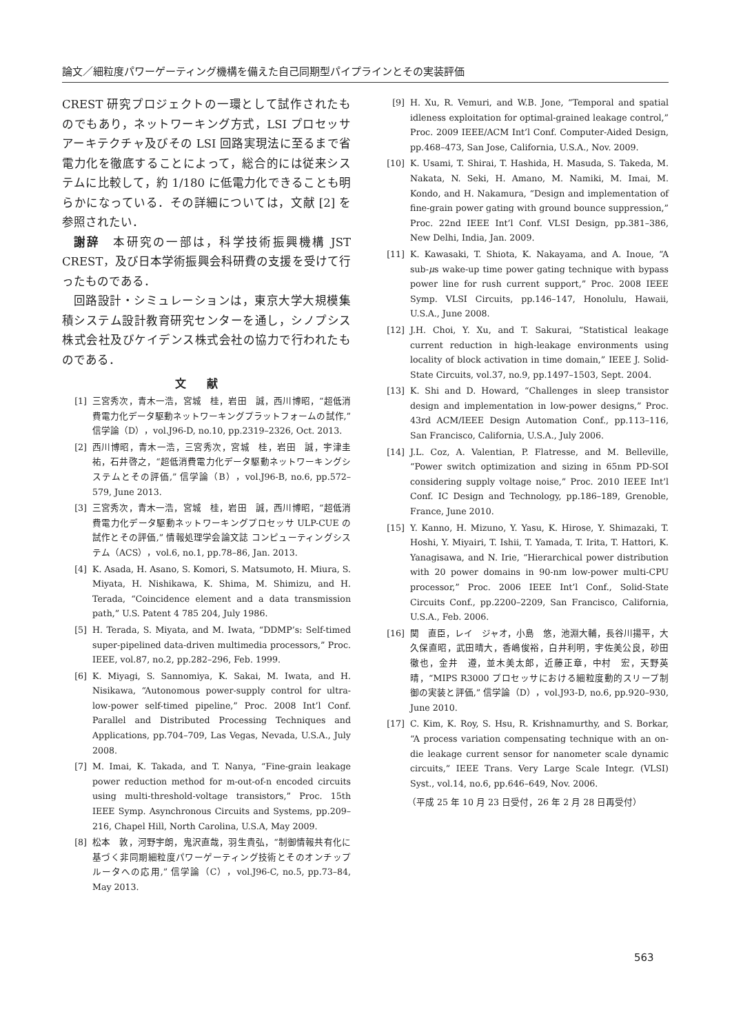論文／細粒度パワーゲーティング機構を備えた自己同期型パイプラインとその実装評価
CREST 研究プロジェクトの一環として試作されたものでもあり，ネットワーキング方式，LSI プロセッサアーキテクチャ及びその LSI 回路実現法に至るまで省電力化を徹底することによって，総合的には従来システムに比較して，約 1/180 に低電力化できることも明らかになっている．その詳細については，文献 [2] を参照されたい．
謝辞　本研究の一部は，科学技術振興機構 JST CREST，及び日本学術振興会科研費の支援を受けて行ったものである．
回路設計・シミュレーションは，東京大学大規模集積システム設計教育研究センターを通し，シノプシス株式会社及びケイデンス株式会社の協力で行われたものである．
文献
[1] 三宮秀次，青木一浩，宮城　桂，岩田　誠，西川博昭，“超低消費電力化データ駆動ネットワーキングプラットフォームの試作,” 信学論（D），vol.J96-D, no.10, pp.2319–2326, Oct. 2013.
[2] 西川博昭，青木一浩，三宮秀次，宮城　桂，岩田　誠，宇津圭祐，石井啓之，“超低消費電力化データ駆動ネットワーキングシステムとその評価,” 信学論（B），vol.J96-B, no.6, pp.572–579, June 2013.
[3] 三宮秀次，青木一浩，宮城　桂，岩田　誠，西川博昭，“超低消費電力化データ駆動ネットワーキングプロセッサ ULP-CUE の試作とその評価,” 情報処理学会論文誌 コンピューティングシステム（ACS），vol.6, no.1, pp.78–86, Jan. 2013.
[4] K. Asada, H. Asano, S. Komori, S. Matsumoto, H. Miura, S. Miyata, H. Nishikawa, K. Shima, M. Shimizu, and H. Terada, “Coincidence element and a data transmission path,” U.S. Patent 4 785 204, July 1986.
[5] H. Terada, S. Miyata, and M. Iwata, “DDMP’s: Self-timed super-pipelined data-driven multimedia processors,” Proc. IEEE, vol.87, no.2, pp.282–296, Feb. 1999.
[6] K. Miyagi, S. Sannomiya, K. Sakai, M. Iwata, and H. Nisikawa, “Autonomous power-supply control for ultra-low-power self-timed pipeline,” Proc. 2008 Int’l Conf. Parallel and Distributed Processing Techniques and Applications, pp.704–709, Las Vegas, Nevada, U.S.A., July 2008.
[7] M. Imai, K. Takada, and T. Nanya, “Fine-grain leakage power reduction method for m-out-of-n encoded circuits using multi-threshold-voltage transistors,” Proc. 15th IEEE Symp. Asynchronous Circuits and Systems, pp.209–216, Chapel Hill, North Carolina, U.S.A, May 2009.
[8] 松本　敦，河野宇朗，鬼沢直哉，羽生貴弘，“制御情報共有化に基づく非同期細粒度パワーゲーティング技術とそのオンチップルータへの応用,” 信学論（C），vol.J96-C, no.5, pp.73–84, May 2013.
[9] H. Xu, R. Vemuri, and W.B. Jone, “Temporal and spatial idleness exploitation for optimal-grained leakage control,” Proc. 2009 IEEE/ACM Int’l Conf. Computer-Aided Design, pp.468–473, San Jose, California, U.S.A., Nov. 2009.
[10] K. Usami, T. Shirai, T. Hashida, H. Masuda, S. Takeda, M. Nakata, N. Seki, H. Amano, M. Namiki, M. Imai, M. Kondo, and H. Nakamura, “Design and implementation of fine-grain power gating with ground bounce suppression,” Proc. 22nd IEEE Int’l Conf. VLSI Design, pp.381–386, New Delhi, India, Jan. 2009.
[11] K. Kawasaki, T. Shiota, K. Nakayama, and A. Inoue, “A sub-μs wake-up time power gating technique with bypass power line for rush current support,” Proc. 2008 IEEE Symp. VLSI Circuits, pp.146–147, Honolulu, Hawaii, U.S.A., June 2008.
[12] J.H. Choi, Y. Xu, and T. Sakurai, “Statistical leakage current reduction in high-leakage environments using locality of block activation in time domain,” IEEE J. Solid-State Circuits, vol.37, no.9, pp.1497–1503, Sept. 2004.
[13] K. Shi and D. Howard, “Challenges in sleep transistor design and implementation in low-power designs,” Proc. 43rd ACM/IEEE Design Automation Conf., pp.113–116, San Francisco, California, U.S.A., July 2006.
[14] J.L. Coz, A. Valentian, P. Flatresse, and M. Belleville, “Power switch optimization and sizing in 65nm PD-SOI considering supply voltage noise,” Proc. 2010 IEEE Int’l Conf. IC Design and Technology, pp.186–189, Grenoble, France, June 2010.
[15] Y. Kanno, H. Mizuno, Y. Yasu, K. Hirose, Y. Shimazaki, T. Hoshi, Y. Miyairi, T. Ishii, T. Yamada, T. Irita, T. Hattori, K. Yanagisawa, and N. Irie, “Hierarchical power distribution with 20 power domains in 90-nm low-power multi-CPU processor,” Proc. 2006 IEEE Int’l Conf., Solid-State Circuits Conf., pp.2200–2209, San Francisco, California, U.S.A., Feb. 2006.
[16] 関　直臣，レイ　ジャオ，小島　悠，池淵大輔，長谷川揚平，大久保直昭，武田晴大，香嶋俊裕，白井利明，宇佐美公良，砂田徹也，金井　遵，並木美太郎，近藤正章，中村　宏，天野英晴，“MIPS R3000 プロセッサにおける細粒度動的スリープ制御の実装と評価,” 信学論（D），vol.J93-D, no.6, pp.920–930, June 2010.
[17] C. Kim, K. Roy, S. Hsu, R. Krishnamurthy, and S. Borkar, “A process variation compensating technique with an on-die leakage current sensor for nanometer scale dynamic circuits,” IEEE Trans. Very Large Scale Integr. (VLSI) Syst., vol.14, no.6, pp.646–649, Nov. 2006.
（平成 25 年 10 月 23 日受付，26 年 2 月 28 日再受付）
563